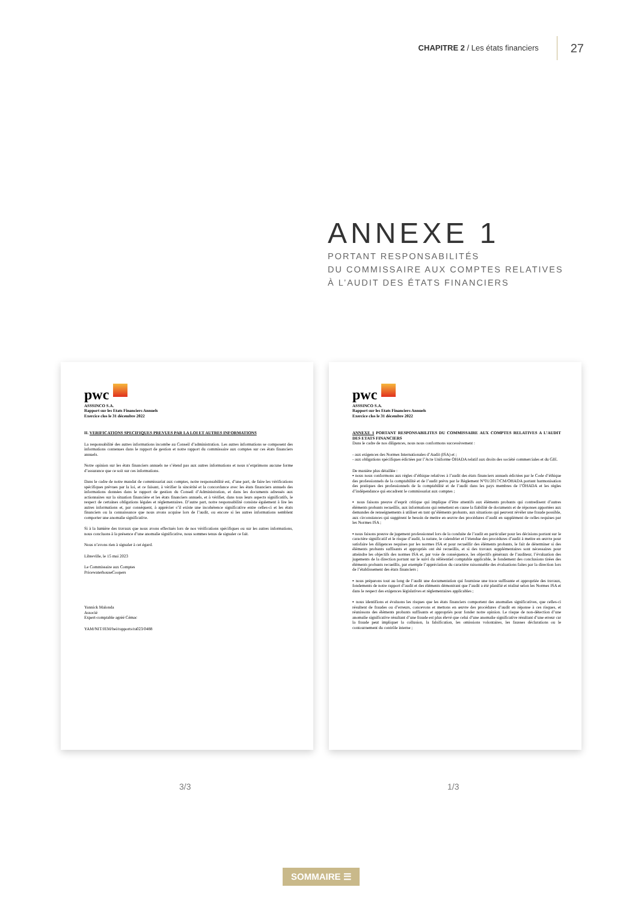CHAPITRE 2 / Les états financiers
27
ANNEXE 1
PORTANT RESPONSABILITÉS
DU COMMISSAIRE AUX COMPTES RELATIVES
À L’AUDIT DES ÉTATS FINANCIERS
pwc
ASSSINCO S.A.
Rapport sur les Etats Financiers Annuels
Exercice clos le 31 décembre 2022
II. VERIFICATIONS SPECIFIQUES PREVUES PAR LA LOI ET AUTRES INFORMATIONS
La responsabilité des autres informations incombe au Conseil d’administration. Les autres informations se composent des informations contenues dans le rapport de gestion et notre rapport du commissaire aux comptes sur ces états financiers annuels.
Notre opinion sur les états financiers annuels ne s’étend pas aux autres informations et nous n’exprimons aucune forme d’assurance que ce soit sur ces informations.
Dans le cadre de notre mandat de commissariat aux comptes, notre responsabilité est, d’une part, de faire les vérifications spécifiques prévues par la loi, et ce faisant, à vérifier la sincérité et la concordance avec les états financiers annuels des informations données dans le rapport de gestion du Conseil d’Administration, et dans les documents adressés aux actionnaires sur la situation financière et les états financiers annuels, et à vérifier, dans tous leurs aspects significatifs, le respect de certaines obligations légales et réglementaires. D’autre part, notre responsabilité consiste également à lire les autres informations et, par conséquent, à apprécier s’il existe une incohérence significative entre celles-ci et les états financiers ou la connaissance que nous avons acquise lors de l’audit, ou encore si les autres informations semblent comporter une anomalie significative.
Si à la lumière des travaux que nous avons effectués lors de nos vérifications spécifiques ou sur les autres informations, nous concluons à la présence d’une anomalie significative, nous sommes tenus de signaler ce fait.
Nous n’avons rien à signaler à cet égard.
Libreville, le 15 mai 2023
Le Commissaire aux Comptes
PricewaterhouseCoopers
Yannick Malonda
Associé
Expert-comptable agréé Cémac
YAM/NIT/JEM/bei/rapports/ra023/0488
pwc
ASSSINCO S.A.
Rapport sur les Etats Financiers Annuels
Exercice clos le 31 décembre 2022
ANNEXE 1 PORTANT RESPONSABILITES DU COMMISSAIRE AUX COMPTES RELATIVES A L’AUDIT DES ETATS FINANCIERS
Dans le cadre de nos diligences, nous nous conformons successivement :
- aux exigences des Normes Internationales d’Audit (ISA) et ;
- aux obligations spécifiques édictées par l’Acte Uniforme OHADA relatif aux droits des société commerciales et du GIE.
De manière plus détaillée :
▪ nous nous conformons aux règles d’éthique relatives à l’audit des états financiers annuels édictées par le Code d’éthique des professionnels de la comptabilité et de l’audit prévu par le Règlement N°01/2017/CM/OHADA portant harmonisation des pratiques des professionnels de la comptabilité et de l’audit dans les pays membres de l’OHADA et les règles d’indépendance qui encadrent le commissariat aux comptes ;
▪ nous faisons preuve d’esprit critique qui implique d’être attentifs aux éléments probants qui contredisent d’autres éléments probants recueillis, aux informations qui remettent en cause la fiabilité de documents et de réponses apportées aux demandes de renseignements à utiliser en tant qu’éléments probants, aux situations qui peuvent révéler une fraude possible, aux circonstances qui suggèrent le besoin de mettre en œuvre des procédures d’audit en supplément de celles requises par les Normes ISA ;
▪ nous faisons preuve de jugement professionnel lors de la conduite de l’audit en particulier pour les décisions portant sur le caractère significatif et le risque d’audit, la nature, le calendrier et l’étendue des procédures d’audit à mettre en œuvre pour satisfaire les diligences requises par les normes ISA et pour recueillir des éléments probants, le fait de déterminer si des éléments probants suffisants et appropriés ont été recueillis, et si des travaux supplémentaires sont nécessaires pour atteindre les objectifs des normes ISA et, par voie de conséquence, les objectifs généraux de l’auditeur, l’évaluation des jugements de la direction portant sur le suivi du référentiel comptable applicable, le fondement des conclusions tirées des éléments probants recueillis, par exemple l’appréciation du caractère raisonnable des évaluations faites par la direction lors de l’établissement des états financiers ;
▪ nous préparons tout au long de l’audit une documentation qui fournisse une trace suffisante et appropriée des travaux, fondements de notre rapport d’audit et des éléments démontrant que l’audit a été planifié et réalisé selon les Normes ISA et dans le respect des exigences législatives et réglementaires applicables ;
▪ nous identifions et évaluons les risques que les états financiers comportent des anomalies significatives, que celles-ci résultent de fraudes ou d’erreurs, concevons et mettons en œuvre des procédures d’audit en réponse à ces risques, et réunissons des éléments probants suffisants et appropriés pour fonder notre opinion. Le risque de non-détection d’une anomalie significative résultant d’une fraude est plus élevé que celui d’une anomalie significative résultant d’une erreur car la fraude peut impliquer la collusion, la falsification, les omissions volontaires, les fausses déclarations ou le contournement du contrôle interne ;
3/3 1/3
SOMMAIRE ☰